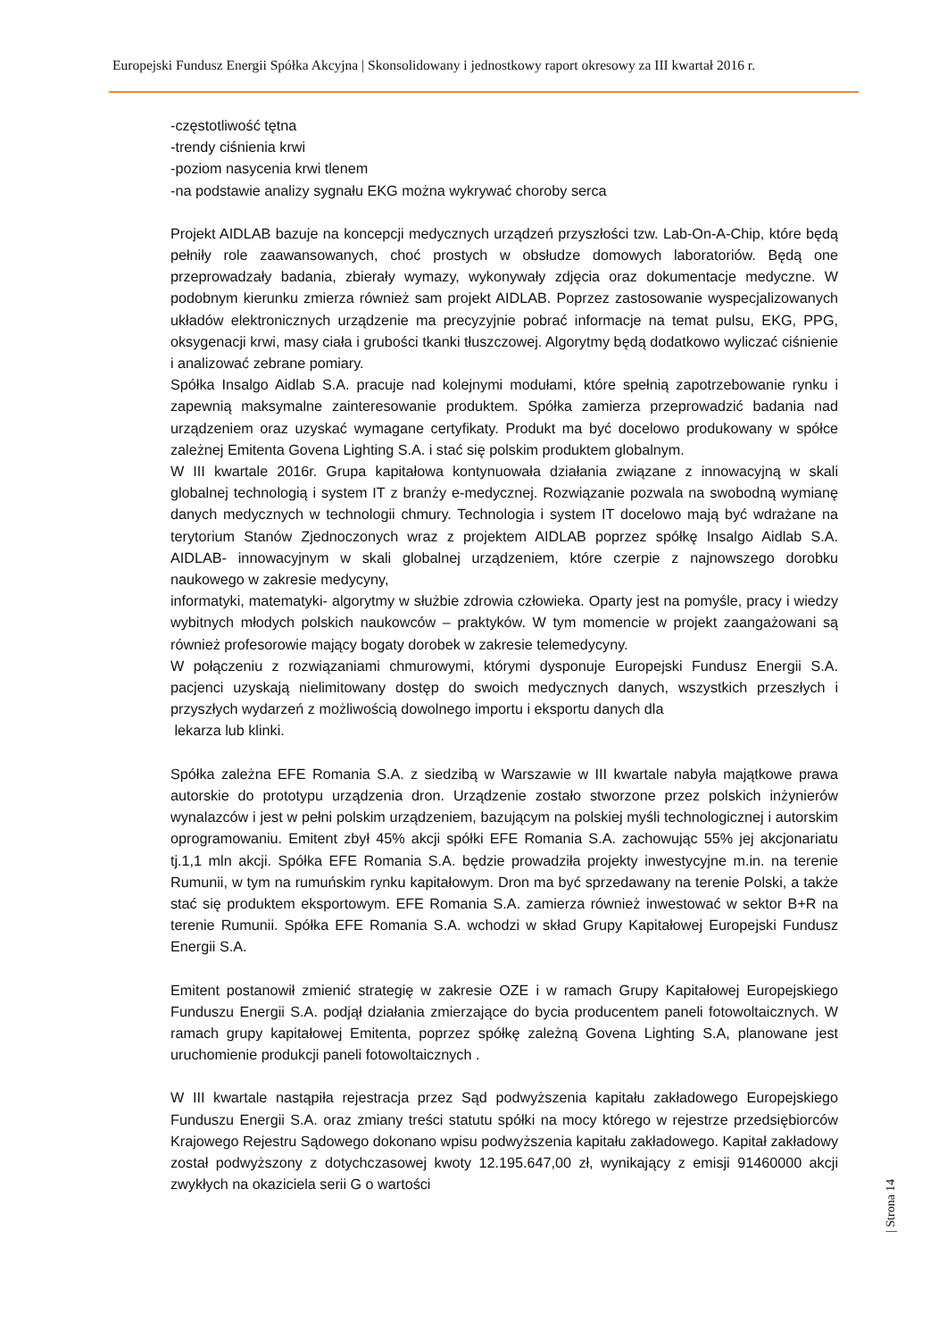Europejski Fundusz Energii Spółka Akcyjna | Skonsolidowany i jednostkowy raport okresowy za III kwartał 2016 r.
-częstotliwość tętna
-trendy ciśnienia krwi
-poziom nasycenia krwi tlenem
-na podstawie analizy sygnału EKG można wykrywać choroby serca
Projekt AIDLAB bazuje na koncepcji medycznych urządzeń przyszłości tzw. Lab-On-A-Chip, które będą pełniły role zaawansowanych, choć prostych w obsłudze domowych laboratoriów. Będą one przeprowadzały badania, zbierały wymazy, wykonywały zdjęcia oraz dokumentacje medyczne. W podobnym kierunku zmierza również sam projekt AIDLAB. Poprzez zastosowanie wyspecjalizowanych układów elektronicznych urządzenie ma precyzyjnie pobrać informacje na temat pulsu, EKG, PPG, oksygenacji krwi, masy ciała i grubości tkanki tłuszczowej. Algorytmy będą dodatkowo wyliczać ciśnienie i analizować zebrane pomiary.
Spółka Insalgo Aidlab S.A. pracuje nad kolejnymi modułami, które spełnią zapotrzebowanie rynku i zapewnią maksymalne zainteresowanie produktem. Spółka zamierza przeprowadzić badania nad urządzeniem oraz uzyskać wymagane certyfikaty. Produkt ma być docelowo produkowany w spółce zależnej Emitenta Govena Lighting S.A. i stać się polskim produktem globalnym.
W III kwartale 2016r. Grupa kapitałowa kontynuowała działania związane z innowacyjną w skali globalnej technologią i system IT z branży e-medycznej. Rozwiązanie pozwala na swobodną wymianę danych medycznych w technologii chmury. Technologia i system IT docelowo mają być wdrażane na terytorium Stanów Zjednoczonych wraz z projektem AIDLAB poprzez spółkę Insalgo Aidlab S.A. AIDLAB- innowacyjnym w skali globalnej urządzeniem, które czerpie z najnowszego dorobku naukowego w zakresie medycyny,
informatyki, matematyki- algorytmy w służbie zdrowia człowieka. Oparty jest na pomyśle, pracy i wiedzy wybitnych młodych polskich naukowców – praktyków. W tym momencie w projekt zaangażowani są również profesorowie mający bogaty dorobek w zakresie telemedycyny.
W połączeniu z rozwiązaniami chmurowymi, którymi dysponuje Europejski Fundusz Energii S.A. pacjenci uzyskają nielimitowany dostęp do swoich medycznych danych, wszystkich przeszłych i przyszłych wydarzeń z możliwością dowolnego importu i eksportu danych dla
lekarza lub klinki.
Spółka zależna EFE Romania S.A. z siedzibą w Warszawie w III kwartale nabyła majątkowe prawa autorskie do prototypu urządzenia dron. Urządzenie zostało stworzone przez polskich inżynierów wynalazców i jest w pełni polskim urządzeniem, bazującym na polskiej myśli technologicznej i autorskim oprogramowaniu. Emitent zbył 45% akcji spółki EFE Romania S.A. zachowując 55% jej akcjonariatu tj.1,1 mln akcji. Spółka EFE Romania S.A. będzie prowadziła projekty inwestycyjne m.in. na terenie Rumunii, w tym na rumuńskim rynku kapitałowym. Dron ma być sprzedawany na terenie Polski, a także stać się produktem eksportowym. EFE Romania S.A. zamierza również inwestować w sektor B+R na terenie Rumunii. Spółka EFE Romania S.A. wchodzi w skład Grupy Kapitałowej Europejski Fundusz Energii S.A.
Emitent postanowił zmienić strategię w zakresie OZE i w ramach Grupy Kapitałowej Europejskiego Funduszu Energii S.A. podjął działania zmierzające do bycia producentem paneli fotowoltaicznych. W ramach grupy kapitałowej Emitenta, poprzez spółkę zależną Govena Lighting S.A, planowane jest uruchomienie produkcji paneli fotowoltaicznych .
W III kwartale nastąpiła rejestracja przez Sąd podwyższenia kapitału zakładowego Europejskiego Funduszu Energii S.A. oraz zmiany treści statutu spółki na mocy którego w rejestrze przedsiębiorców Krajowego Rejestru Sądowego dokonano wpisu podwyższenia kapitału zakładowego. Kapitał zakładowy został podwyższony z dotychczasowej kwoty 12.195.647,00 zł, wynikający z emisji 91460000 akcji zwykłych na okaziciela serii G o wartości
| Strona 14